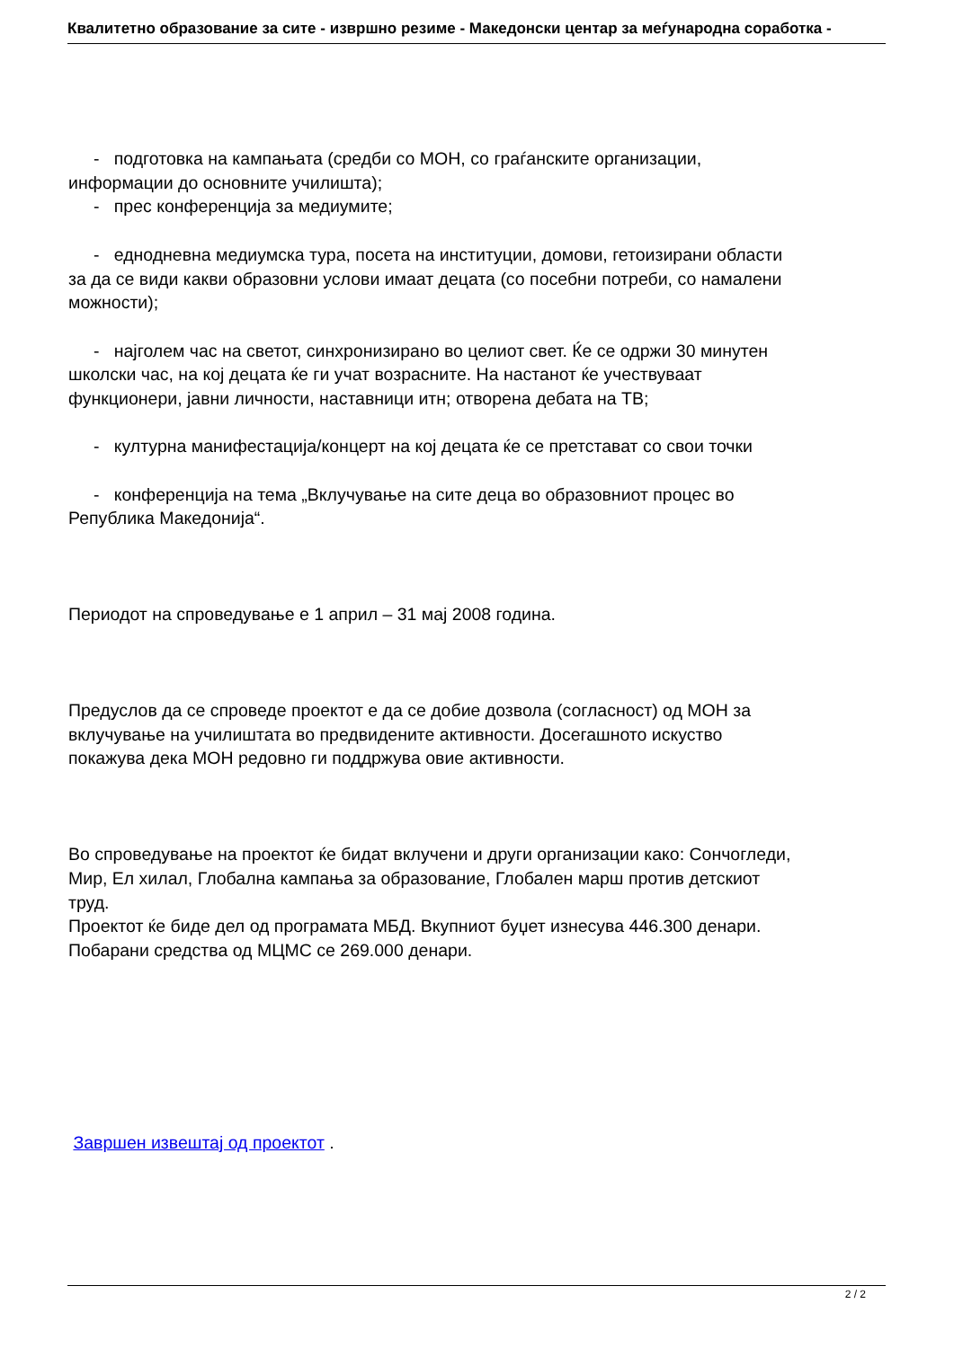Квалитетно образование за сите - извршно резиме - Македонски центар за меѓународна соработка -
- подготовка на кампањата (средби со МОН, со граѓанските организации,
информации до основните училишта);
- прес конференција за медиумите;
- еднодневна медиумска тура, посета на институции, домови, гетоизирани области
за да се види какви образовни услови имаат децата (со посебни потреби, со намалени
можности);
- најголем час на светот, синхронизирано во целиот свет. Ќе се одржи 30 минутен
школски час, на кој децата ќе ги учат возрасните. На настанот ќе учествуваат
функционери, јавни личности, наставници итн; отворена дебата на ТВ;
- културна манифестација/концерт на кој децата ќе се претстават со свои точки
- конференција на тема „Вклучување на сите деца во образовниот процес во
Република Македонија“.
Периодот на спроведување е 1 април – 31 мај 2008 година.
Предуслов да се спроведе проектот е да се добие дозвола (согласност) од МОН за
вклучување на училиштата во предвидените активности. Досегашното искуство
покажува дека МОН редовно ги поддржува овие активности.
Во спроведување на проектот ќе бидат вклучени и други организации како: Сончогледи,
Мир, Ел хилал, Глобална кампања за образование, Глобален марш против детскиот
труд.
Проектот ќе биде дел од програмата МБД. Вкупниот буџет изнесува 446.300 денари.
Побарани средства од МЦМС се 269.000 денари.
Завршен извештај од проектот .
2 / 2